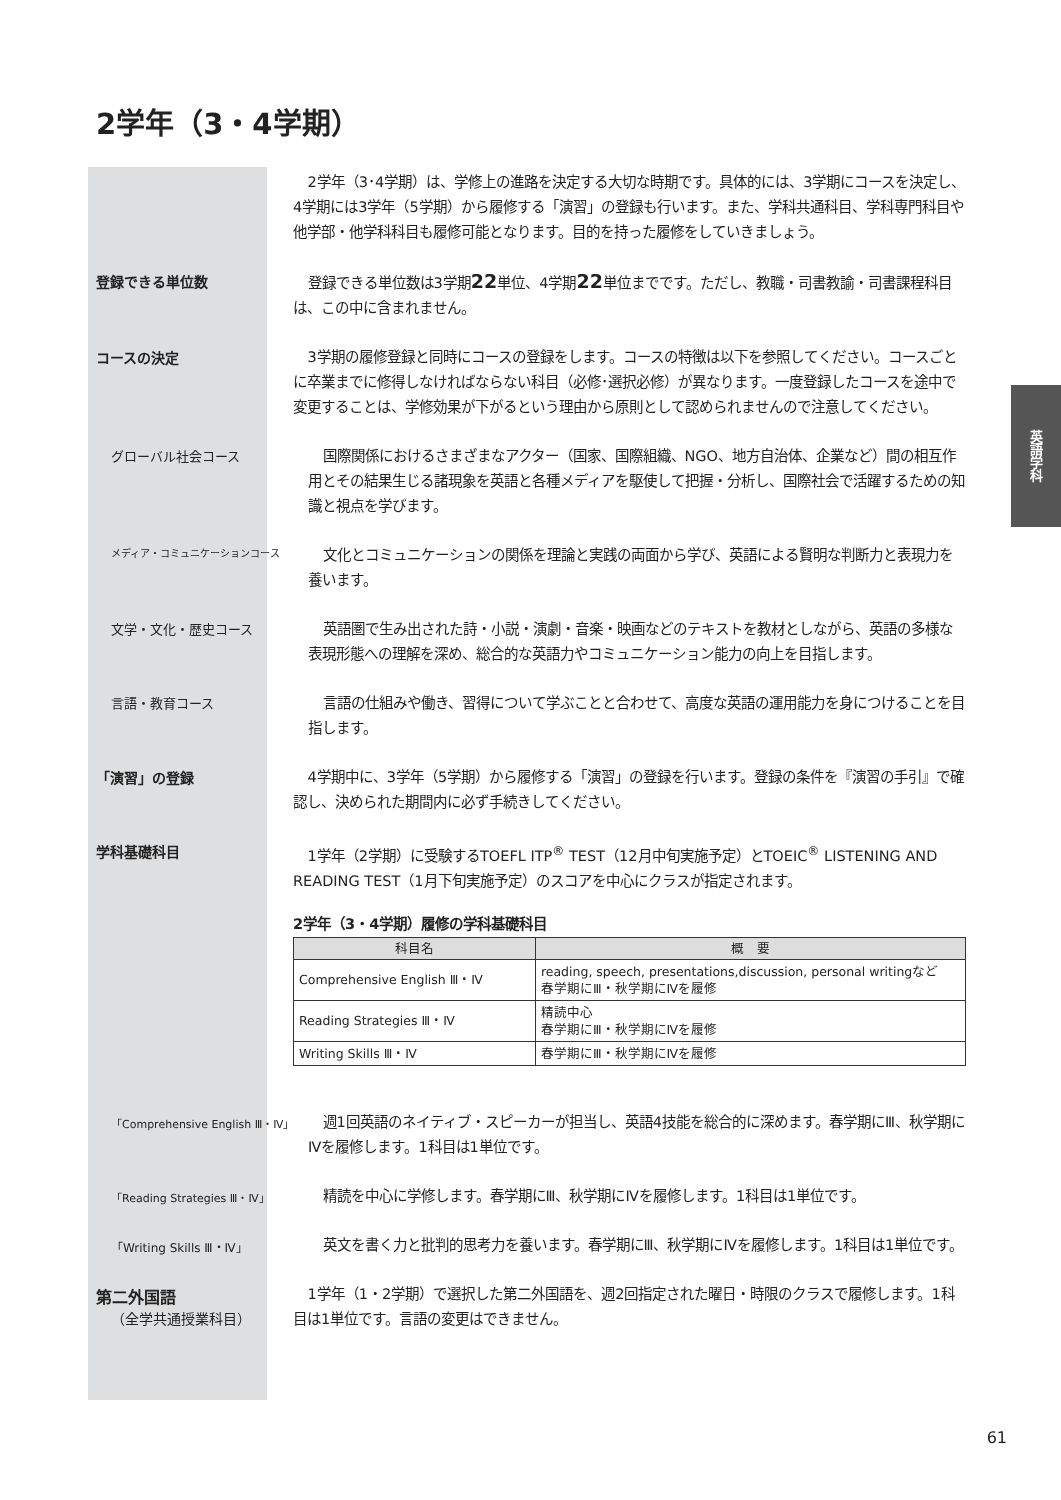2学年（3・4学期）
英語学科
2学年（3･4学期）は、学修上の進路を決定する大切な時期です。具体的には、3学期にコースを決定し、4学期には3学年（5学期）から履修する「演習」の登録も行います。また、学科共通科目、学科専門科目や他学部・他学科科目も履修可能となります。目的を持った履修をしていきましょう。
登録できる単位数
登録できる単位数は3学期22単位、4学期22単位までです。ただし、教職・司書教諭・司書課程科目は、この中に含まれません。
コースの決定
3学期の履修登録と同時にコースの登録をします。コースの特徴は以下を参照してください。コースごとに卒業までに修得しなければならない科目（必修･選択必修）が異なります。一度登録したコースを途中で変更することは、学修効果が下がるという理由から原則として認められませんので注意してください。
グローバル社会コース
国際関係におけるさまざまなアクター（国家、国際組織、NGO、地方自治体、企業など）間の相互作用とその結果生じる諸現象を英語と各種メディアを駆使して把握・分析し、国際社会で活躍するための知識と視点を学びます。
メディア・コミュニケーションコース
文化とコミュニケーションの関係を理論と実践の両面から学び、英語による賢明な判断力と表現力を養います。
文学・文化・歴史コース
英語圏で生み出された詩・小説・演劇・音楽・映画などのテキストを教材としながら、英語の多様な表現形態への理解を深め、総合的な英語力やコミュニケーション能力の向上を目指します。
言語・教育コース
言語の仕組みや働き、習得について学ぶことと合わせて、高度な英語の運用能力を身につけることを目指します。
「演習」の登録
4学期中に、3学年（5学期）から履修する「演習」の登録を行います。登録の条件を『演習の手引』で確認し、決められた期間内に必ず手続きしてください。
学科基礎科目
1学年（2学期）に受験するTOEFL ITP<sup>®</sup> TEST（12月中旬実施予定）とTOEIC<sup>®</sup> LISTENING AND READING TEST（1月下旬実施予定）のスコアを中心にクラスが指定されます。
2学年（3・4学期）履修の学科基礎科目
| 科目名 | 概 要 |
| --- | --- |
| Comprehensive English Ⅲ・Ⅳ | reading, speech, presentations,discussion, personal writingなど 春学期にⅢ・秋学期にⅣを履修 |
| Reading Strategies Ⅲ・Ⅳ | 精読中心 春学期にⅢ・秋学期にⅣを履修 |
| Writing Skills Ⅲ・Ⅳ | 春学期にⅢ・秋学期にⅣを履修 |
「Comprehensive English Ⅲ・Ⅳ」
週1回英語のネイティブ・スピーカーが担当し、英語4技能を総合的に深めます。春学期にⅢ、秋学期にⅣを履修します。1科目は1単位です。
「Reading Strategies Ⅲ・Ⅳ」
精読を中心に学修します。春学期にⅢ、秋学期にⅣを履修します。1科目は1単位です。
「Writing Skills Ⅲ・Ⅳ」
英文を書く力と批判的思考力を養います。春学期にⅢ、秋学期にⅣを履修します。1科目は1単位です。
第二外国語
（全学共通授業科目）
1学年（1・2学期）で選択した第二外国語を、週2回指定された曜日・時限のクラスで履修します。1科目は1単位です。言語の変更はできません。
61